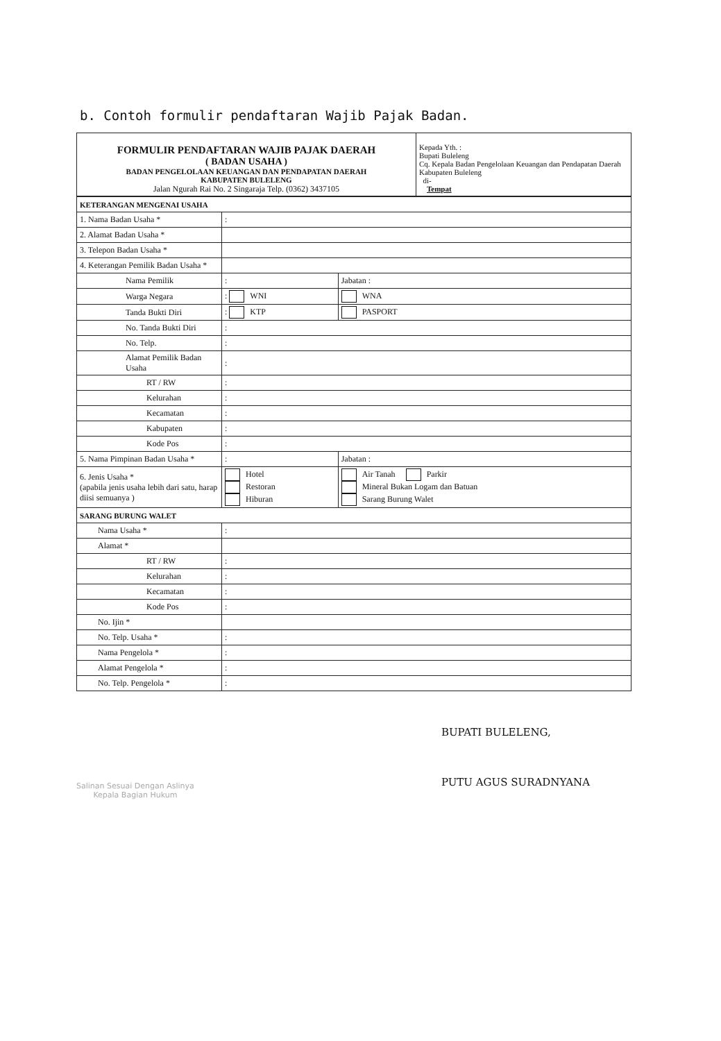b. Contoh formulir pendaftaran Wajib Pajak Badan.
| FORMULIR PENDAFTARAN WAJIB PAJAK DAERAH ( BADAN USAHA ) BADAN PENGELOLAAN KEUANGAN DAN PENDAPATAN DAERAH KABUPATEN BULELENG Jalan Ngurah Rai No. 2 Singaraja Telp. (0362) 3437105 | Kepada Yth. : Bupati Buleleng Cq. Kepala Badan Pengelolaan Keuangan dan Pendapatan Daerah Kabupaten Buleleng di- Tempat |
| KETERANGAN MENGENAI USAHA | | |
| 1. Nama Badan Usaha * | : | |
| 2. Alamat Badan Usaha * | | |
| 3. Telepon Badan Usaha * | | |
| 4. Keterangan Pemilik Badan Usaha * | | |
| Nama Pemilik | : | Jabatan : |
| Warga Negara | : WNI | WNA |
| Tanda Bukti Diri | : KTP | PASPORT |
| No. Tanda Bukti Diri | : | |
| No. Telp. | : | |
| Alamat Pemilik Badan Usaha | : | |
| RT / RW | : | |
| Kelurahan | : | |
| Kecamatan | : | |
| Kabupaten | : | |
| Kode Pos | : | |
| 5. Nama Pimpinan Badan Usaha * | : | Jabatan : |
| 6. Jenis Usaha * (apabila jenis usaha lebih dari satu, harap diisi semuanya ) | Hotel Restoran Hiburan | Air Tanah Parkir Mineral Bukan Logam dan Batuan Sarang Burung Walet |
| SARANG BURUNG WALET | | |
| Nama Usaha * | : | |
| Alamat * | | |
| RT / RW | : | |
| Kelurahan | : | |
| Kecamatan | : | |
| Kode Pos | : | |
| No. Ijin * | | |
| No. Telp. Usaha * | : | |
| Nama Pengelola * | : | |
| Alamat Pengelola * | : | |
| No. Telp. Pengelola * | : | |
Salinan Sesuai Dengan Aslinya
Kepala Bagian Hukum
BUPATI BULELENG,
PUTU AGUS SURADNYANA